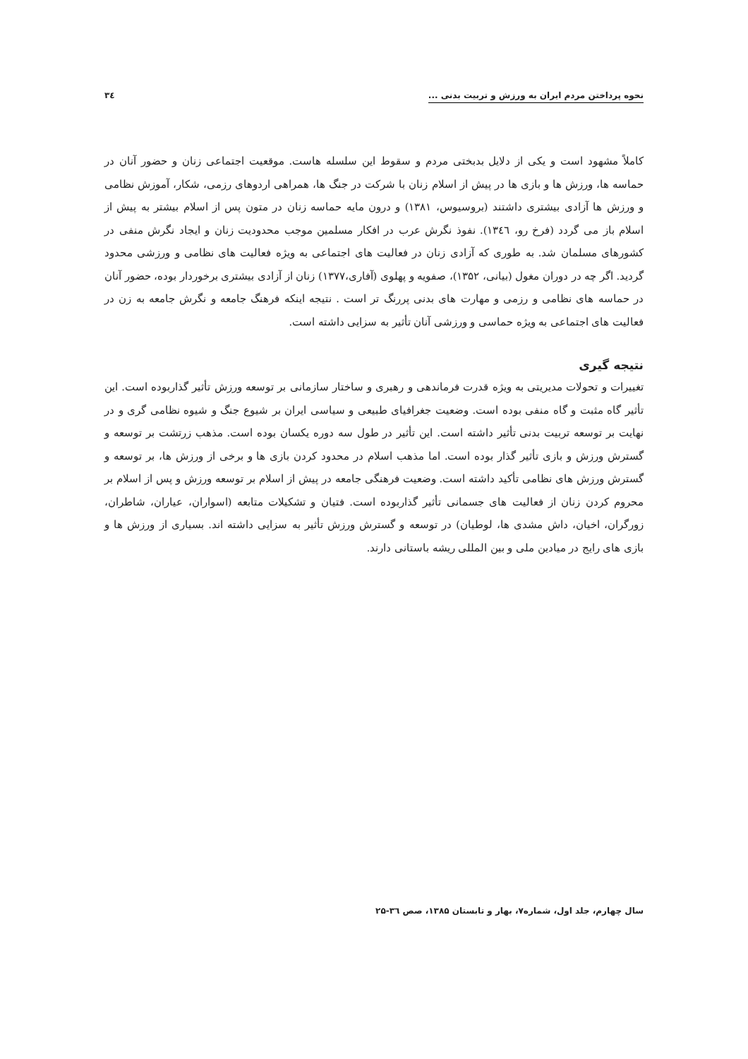نحوه پرداختن مردم ایران به ورزش و تربیت بدنی ... ۳٤
کاملاً مشهود است و یکی از دلایل بدبختی مردم و سقوط این سلسله هاست. موقعیت اجتماعی زنان و حضور آنان در حماسه ها، ورزش ها و بازی ها در پیش از اسلام زنان با شرکت در جنگ ها، همراهی اردوهای رزمی، شکار، آموزش نظامی و ورزش ها آزادی بیشتری داشتند (بروسیوس، ۱۳۸۱) و درون مایه حماسه زنان در متون پس از اسلام بیشتر به پیش از اسلام باز می گردد (فرخ رو، ۱۳٤٦). نفوذ نگرش عرب در افکار مسلمین موجب محدودیت زنان و ایجاد نگرش منفی در کشورهای مسلمان شد. به طوری که آزادی زنان در فعالیت های اجتماعی به ویژه فعالیت های نظامی و ورزشی محدود گردید. اگر چه در دوران مغول (بیانی، ۱۳۵۲)، صفویه و پهلوی (آفاری،۱۳۷۷) زنان از آزادی بیشتری برخوردار بوده، حضور آنان در حماسه های نظامی و رزمی و مهارت های بدنی پررنگ تر است . نتیجه اینکه فرهنگ جامعه و نگرش جامعه به زن در فعالیت های اجتماعی به ویژه حماسی و ورزشی آنان تأثیر به سزایی داشته است.
نتیجه گیری
تغییرات و تحولات مدیریتی به ویژه قدرت فرماندهی و رهبری و ساختار سازمانی بر توسعه ورزش تأثیر گذاربوده است. این تأثیر گاه مثبت و گاه منفی بوده است. وضعیت جغرافیای طبیعی و سیاسی ایران بر شیوع جنگ و شیوه نظامی گری و در نهایت بر توسعه تربیت بدنی تأثیر داشته است. این تأثیر در طول سه دوره یکسان بوده است. مذهب زرتشت بر توسعه و گسترش ورزش و بازی تأثیر گذار بوده است. اما مذهب اسلام در محدود کردن بازی ها و برخی از ورزش ها، بر توسعه و گسترش ورزش های نظامی تأکید داشته است. وضعیت فرهنگی جامعه در پیش از اسلام بر توسعه ورزش و پس از اسلام بر محروم کردن زنان از فعالیت های جسمانی تأثیر گذاربوده است. فتیان و تشکیلات متابعه (اسواران، عیاران، شاطران، زورگران، اخیان، داش مشدی ها، لوطیان) در توسعه و گسترش ورزش تأثیر به سزایی داشته اند. بسیاری از ورزش ها و بازی های رایج در میادین ملی و بین المللی ریشه باستانی دارند.
سال چهارم، جلد اول، شماره۷، بهار و تابستان ۱۳۸۵، صص ۳٦-۲۵